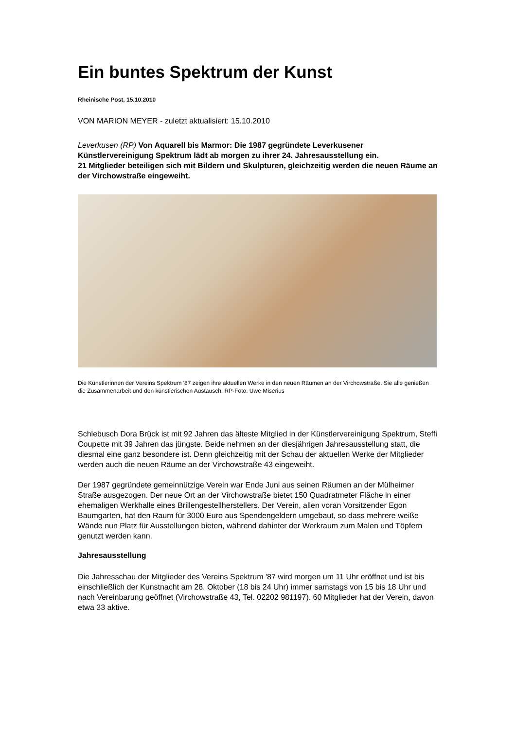Ein buntes Spektrum der Kunst
Rheinische Post, 15.10.2010
VON MARION MEYER - zuletzt aktualisiert: 15.10.2010
Leverkusen (RP) Von Aquarell bis Marmor: Die 1987 gegründete Leverkusener Künstlervereinigung Spektrum lädt ab morgen zu ihrer 24. Jahresausstellung ein.
21 Mitglieder beteiligen sich mit Bildern und Skulpturen, gleichzeitig werden die neuen Räume an der Virchowstraße eingeweiht.
Die Künstlerinnen der Vereins Spektrum '87 zeigen ihre aktuellen Werke in den neuen Räumen an der Virchowstraße. Sie alle genießen die Zusammenarbeit und den künstlerischen Austausch. RP-Foto: Uwe Miserius
Schlebusch Dora Brück ist mit 92 Jahren das älteste Mitglied in der Künstlervereinigung Spektrum, Steffi Coupette mit 39 Jahren das jüngste. Beide nehmen an der diesjährigen Jahresausstellung statt, die diesmal eine ganz besondere ist. Denn gleichzeitig mit der Schau der aktuellen Werke der Mitglieder werden auch die neuen Räume an der Virchowstraße 43 eingeweiht.
Der 1987 gegründete gemeinnützige Verein war Ende Juni aus seinen Räumen an der Mülheimer Straße ausgezogen. Der neue Ort an der Virchowstraße bietet 150 Quadratmeter Fläche in einer ehemaligen Werkhalle eines Brillengestellherstellers. Der Verein, allen voran Vorsitzender Egon Baumgarten, hat den Raum für 3000 Euro aus Spendengeldern umgebaut, so dass mehrere weiße Wände nun Platz für Ausstellungen bieten, während dahinter der Werkraum zum Malen und Töpfern genutzt werden kann.
Jahresausstellung
Die Jahresschau der Mitglieder des Vereins Spektrum '87 wird morgen um 11 Uhr eröffnet und ist bis einschließlich der Kunstnacht am 28. Oktober (18 bis 24 Uhr) immer samstags von 15 bis 18 Uhr und nach Vereinbarung geöffnet (Virchowstraße 43, Tel. 02202 981197). 60 Mitglieder hat der Verein, davon etwa 33 aktive.